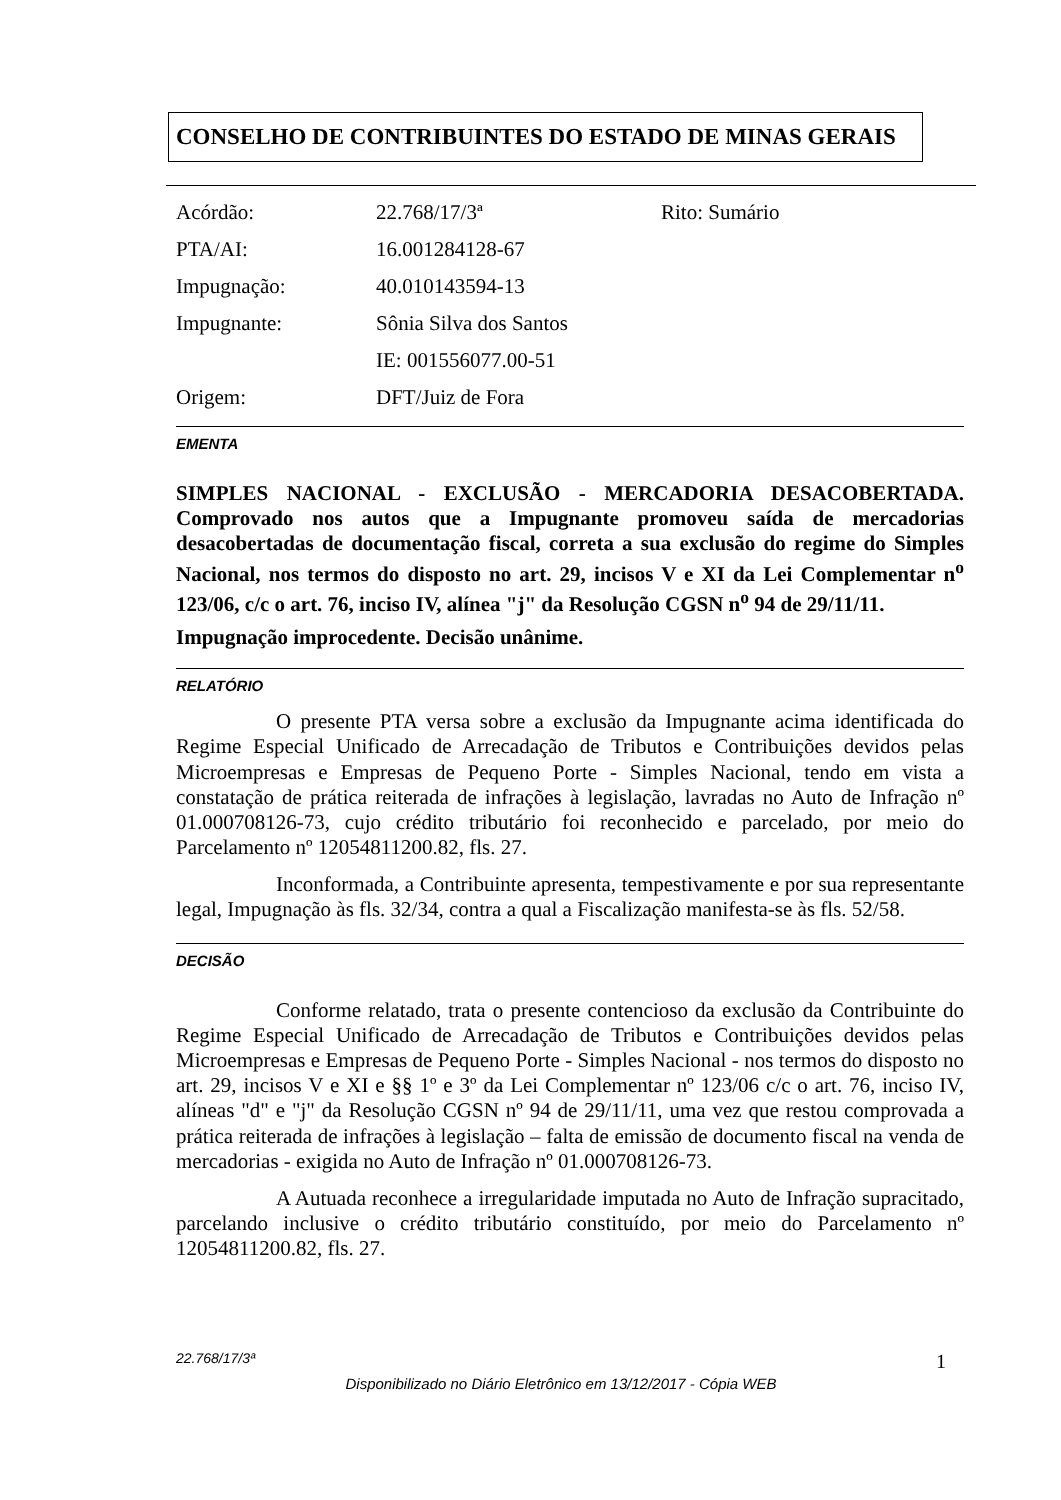CONSELHO DE CONTRIBUINTES DO ESTADO DE MINAS GERAIS
| Acórdão: | 22.768/17/3ª | Rito: Sumário |
| PTA/AI: | 16.001284128-67 | |
| Impugnação: | 40.010143594-13 | |
| Impugnante: | Sônia Silva dos Santos | |
| | IE: 001556077.00-51 | |
| Origem: | DFT/Juiz de Fora | |
EMENTA
SIMPLES NACIONAL - EXCLUSÃO - MERCADORIA DESACOBERTADA. Comprovado nos autos que a Impugnante promoveu saída de mercadorias desacobertadas de documentação fiscal, correta a sua exclusão do regime do Simples Nacional, nos termos do disposto no art. 29, incisos V e XI da Lei Complementar n<sup>o</sup> 123/06, c/c o art. 76, inciso IV, alínea "j" da Resolução CGSN n<sup>o</sup> 94 de 29/11/11.
Impugnação improcedente. Decisão unânime.
RELATÓRIO
O presente PTA versa sobre a exclusão da Impugnante acima identificada do Regime Especial Unificado de Arrecadação de Tributos e Contribuições devidos pelas Microempresas e Empresas de Pequeno Porte - Simples Nacional, tendo em vista a constatação de prática reiterada de infrações à legislação, lavradas no Auto de Infração nº 01.000708126-73, cujo crédito tributário foi reconhecido e parcelado, por meio do Parcelamento nº 12054811200.82, fls. 27.
Inconformada, a Contribuinte apresenta, tempestivamente e por sua representante legal, Impugnação às fls. 32/34, contra a qual a Fiscalização manifesta-se às fls. 52/58.
DECISÃO
Conforme relatado, trata o presente contencioso da exclusão da Contribuinte do Regime Especial Unificado de Arrecadação de Tributos e Contribuições devidos pelas Microempresas e Empresas de Pequeno Porte - Simples Nacional - nos termos do disposto no art. 29, incisos V e XI e §§ 1º e 3º da Lei Complementar nº 123/06 c/c o art. 76, inciso IV, alíneas "d" e "j" da Resolução CGSN nº 94 de 29/11/11, uma vez que restou comprovada a prática reiterada de infrações à legislação – falta de emissão de documento fiscal na venda de mercadorias - exigida no Auto de Infração nº 01.000708126-73.
A Autuada reconhece a irregularidade imputada no Auto de Infração supracitado, parcelando inclusive o crédito tributário constituído, por meio do Parcelamento nº 12054811200.82, fls. 27.
22.768/17/3ª 1
Disponibilizado no Diário Eletrônico em 13/12/2017 - Cópia WEB